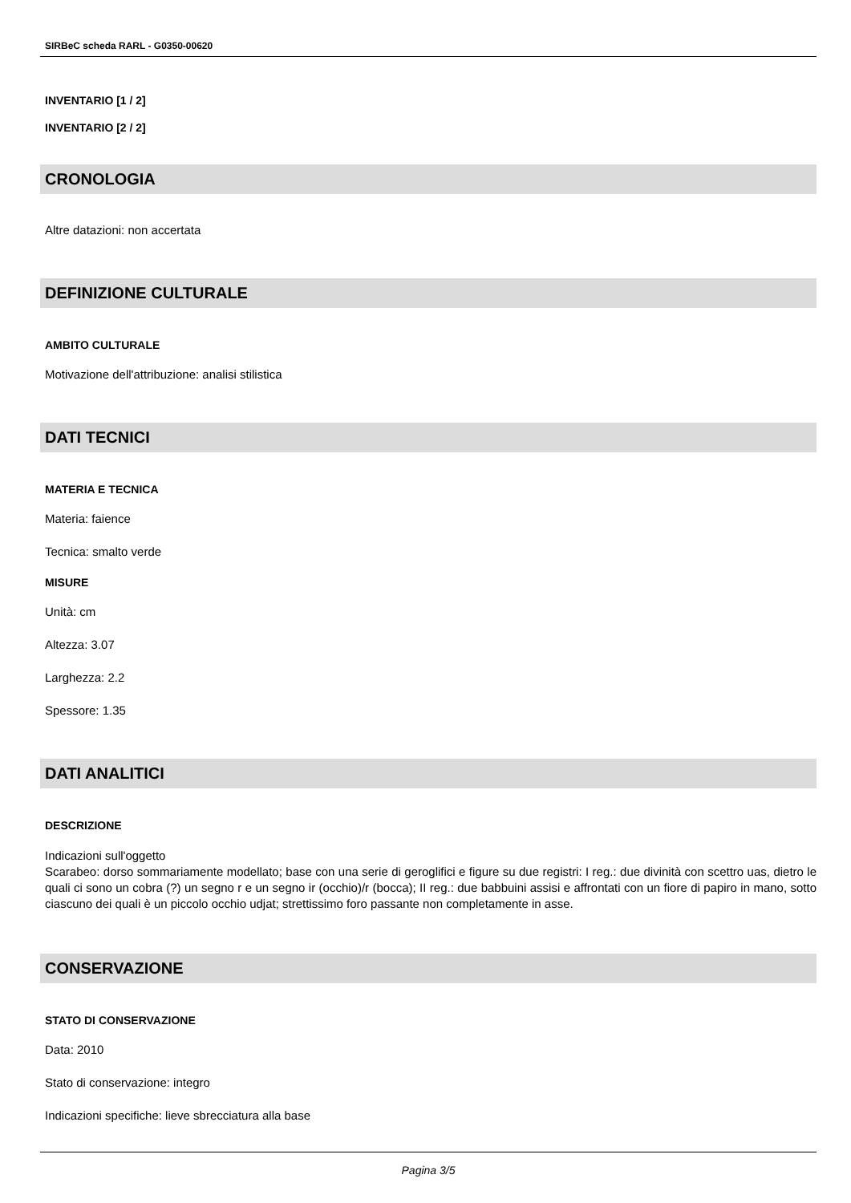SIRBeC scheda RARL - G0350-00620
INVENTARIO [1 / 2]
INVENTARIO [2 / 2]
CRONOLOGIA
Altre datazioni: non accertata
DEFINIZIONE CULTURALE
AMBITO CULTURALE
Motivazione dell'attribuzione: analisi stilistica
DATI TECNICI
MATERIA E TECNICA
Materia: faience
Tecnica: smalto verde
MISURE
Unità: cm
Altezza: 3.07
Larghezza: 2.2
Spessore: 1.35
DATI ANALITICI
DESCRIZIONE
Indicazioni sull'oggetto
Scarabeo: dorso sommariamente modellato; base con una serie di geroglifici e figure su due registri: I reg.: due divinità con scettro uas, dietro le quali ci sono un cobra (?) un segno r e un segno ir (occhio)/r (bocca); II reg.: due babbuini assisi e affrontati con un fiore di papiro in mano, sotto ciascuno dei quali è un piccolo occhio udjat; strettissimo foro passante non completamente in asse.
CONSERVAZIONE
STATO DI CONSERVAZIONE
Data: 2010
Stato di conservazione: integro
Indicazioni specifiche: lieve sbrecciatura alla base
Pagina 3/5